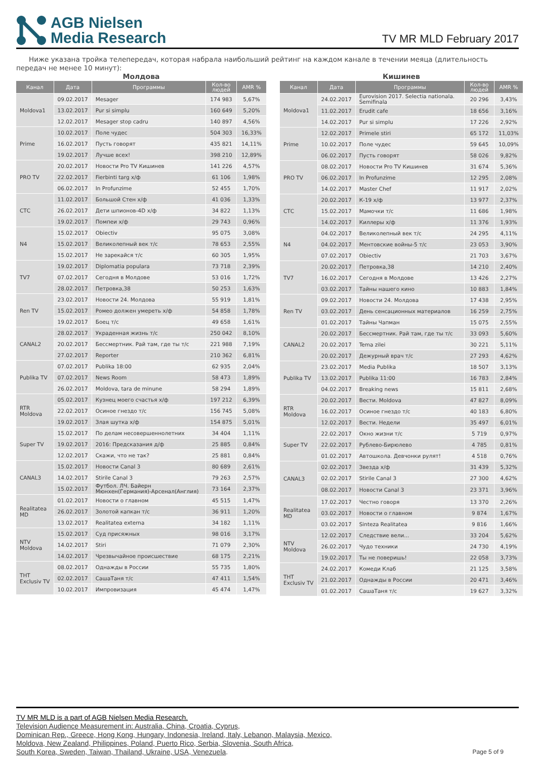AGB Nielsen
Media Research
TV MR MLD February 2017
Ниже указана тройка телепередач, которая набрала наибольший рейтинг на каждом канале в течении меяца (длительность передач не менее 10 минут):
Молдова
| Канал | Дата | Программы | Кол-во людей | AMR % |
| --- | --- | --- | --- | --- |
| Moldova1 | 09.02.2017 | Mesager | 174 983 | 5,67% |
| | 13.02.2017 | Pur si simplu | 160 649 | 5,20% |
| | 12.02.2017 | Mesager stop cadru | 140 897 | 4,56% |
| Prime | 10.02.2017 | Поле чудес | 504 303 | 16,33% |
| | 16.02.2017 | Пусть говорят | 435 821 | 14,11% |
| | 19.02.2017 | Лучше всех! | 398 210 | 12,89% |
| PRO TV | 20.02.2017 | Новости Pro TV Кишинев | 141 226 | 4,57% |
| | 22.02.2017 | Fierbinti targ х/ф | 61 106 | 1,98% |
| | 06.02.2017 | In Profunzime | 52 455 | 1,70% |
| СТС | 11.02.2017 | Большой Стен х/ф | 41 036 | 1,33% |
| | 26.02.2017 | Дети шпионов-4D х/ф | 34 822 | 1,13% |
| | 19.02.2017 | Помпеи х/ф | 29 743 | 0,96% |
| N4 | 15.02.2017 | Obiectiv | 95 075 | 3,08% |
| | 15.02.2017 | Великолепный век т/с | 78 653 | 2,55% |
| | 15.02.2017 | Не зарекайся т/с | 60 305 | 1,95% |
| TV7 | 19.02.2017 | Diplomatia populara | 73 718 | 2,39% |
| | 07.02.2017 | Сегодня в Молдове | 53 016 | 1,72% |
| | 28.02.2017 | Петровка,38 | 50 253 | 1,63% |
| Ren TV | 23.02.2017 | Новости 24. Молдова | 55 919 | 1,81% |
| | 15.02.2017 | Ромео должен умереть х/ф | 54 858 | 1,78% |
| | 19.02.2017 | Боец т/с | 49 658 | 1,61% |
| CANAL2 | 28.02.2017 | Украденная жизнь т/с | 250 042 | 8,10% |
| | 20.02.2017 | Бессмертник. Рай там, где ты т/с | 221 988 | 7,19% |
| | 27.02.2017 | Reporter | 210 362 | 6,81% |
| Publika TV | 07.02.2017 | Publika 18:00 | 62 935 | 2,04% |
| | 07.02.2017 | News Room | 58 473 | 1,89% |
| | 26.02.2017 | Moldova, tara de minune | 58 294 | 1,89% |
| RTR Moldova | 05.02.2017 | Кузнец моего счастья х/ф | 197 212 | 6,39% |
| | 22.02.2017 | Осиное гнездо т/с | 156 745 | 5,08% |
| | 19.02.2017 | Злая шутка х/ф | 154 875 | 5,01% |
| Super TV | 15.02.2017 | По делам несовершеннолетних | 34 404 | 1,11% |
| | 19.02.2017 | 2016: Предсказания д/ф | 25 885 | 0,84% |
| | 12.02.2017 | Скажи, что не так? | 25 881 | 0,84% |
| CANAL3 | 15.02.2017 | Новости Canal 3 | 80 689 | 2,61% |
| | 14.02.2017 | Stirile Canal 3 | 79 263 | 2,57% |
| | 15.02.2017 | Футбол. ЛЧ. Байерн Мюнхен(Германия)-Арсенал(Англия) | 73 164 | 2,37% |
| Realitatea MD | 01.02.2017 | Новости о главном | 45 515 | 1,47% |
| | 26.02.2017 | Золотой капкан т/с | 36 911 | 1,20% |
| | 13.02.2017 | Realitatea externa | 34 182 | 1,11% |
| NTV Moldova | 15.02.2017 | Суд присяжных | 98 016 | 3,17% |
| | 14.02.2017 | Stiri | 71 079 | 2,30% |
| | 14.02.2017 | Чрезвычайное происшествие | 68 175 | 2,21% |
| ТНТ Exclusiv TV | 08.02.2017 | Однажды в России | 55 735 | 1,80% |
| | 02.02.2017 | СашаТаня т/с | 47 411 | 1,54% |
| | 10.02.2017 | Импровизация | 45 474 | 1,47% |
Кишинев
| Канал | Дата | Программы | Кол-во людей | AMR % |
| --- | --- | --- | --- | --- |
| Moldova1 | 24.02.2017 | Eurovision 2017. Selectia nationala. Semifinala | 20 296 | 3,43% |
| | 11.02.2017 | Erudit cafe | 18 656 | 3,16% |
| | 14.02.2017 | Pur si simplu | 17 226 | 2,92% |
| Prime | 12.02.2017 | Primele stiri | 65 172 | 11,03% |
| | 10.02.2017 | Поле чудес | 59 645 | 10,09% |
| | 06.02.2017 | Пусть говорят | 58 026 | 9,82% |
| PRO TV | 08.02.2017 | Новости Pro TV Кишинев | 31 674 | 5,36% |
| | 06.02.2017 | In Profunzime | 12 295 | 2,08% |
| | 14.02.2017 | Master Chef | 11 917 | 2,02% |
| СТС | 20.02.2017 | К-19 х/ф | 13 977 | 2,37% |
| | 15.02.2017 | Мамочки т/с | 11 686 | 1,98% |
| | 14.02.2017 | Киллеры х/ф | 11 376 | 1,93% |
| N4 | 04.02.2017 | Великолепный век т/с | 24 295 | 4,11% |
| | 04.02.2017 | Ментовские войны-5 т/с | 23 053 | 3,90% |
| | 07.02.2017 | Obiectiv | 21 703 | 3,67% |
| TV7 | 20.02.2017 | Петровка,38 | 14 210 | 2,40% |
| | 16.02.2017 | Сегодня в Молдове | 13 426 | 2,27% |
| | 03.02.2017 | Тайны нашего кино | 10 883 | 1,84% |
| Ren TV | 09.02.2017 | Новости 24. Молдова | 17 438 | 2,95% |
| | 03.02.2017 | День сенсационных материалов | 16 259 | 2,75% |
| | 01.02.2017 | Тайны Чапман | 15 075 | 2,55% |
| CANAL2 | 20.02.2017 | Бессмертник. Рай там, где ты т/с | 33 093 | 5,60% |
| | 20.02.2017 | Tema zilei | 30 221 | 5,11% |
| | 20.02.2017 | Дежурный врач т/с | 27 293 | 4,62% |
| Publika TV | 23.02.2017 | Media Publika | 18 507 | 3,13% |
| | 13.02.2017 | Publika 11:00 | 16 783 | 2,84% |
| | 04.02.2017 | Breaking news | 15 811 | 2,68% |
| RTR Moldova | 20.02.2017 | Вести. Moldova | 47 827 | 8,09% |
| | 16.02.2017 | Осиное гнездо т/с | 40 183 | 6,80% |
| | 12.02.2017 | Вести. Недели | 35 497 | 6,01% |
| Super TV | 22.02.2017 | Окно жизни т/с | 5 719 | 0,97% |
| | 22.02.2017 | Рублево-Бирюлево | 4 785 | 0,81% |
| | 01.02.2017 | Автошкола. Девчонки рулят! | 4 518 | 0,76% |
| CANAL3 | 02.02.2017 | Звезда х/ф | 31 439 | 5,32% |
| | 02.02.2017 | Stirile Canal 3 | 27 300 | 4,62% |
| | 08.02.2017 | Новости Canal 3 | 23 371 | 3,96% |
| Realitatea MD | 17.02.2017 | Честно говоря | 13 370 | 2,26% |
| | 03.02.2017 | Новости о главном | 9 874 | 1,67% |
| | 03.02.2017 | Sinteza Realitatea | 9 816 | 1,66% |
| NTV Moldova | 12.02.2017 | Следствие вели... | 33 204 | 5,62% |
| | 26.02.2017 | Чудо техники | 24 730 | 4,19% |
| | 19.02.2017 | Ты не поверишь! | 22 058 | 3,73% |
| ТНТ Exclusiv TV | 24.02.2017 | Комеди Клаб | 21 125 | 3,58% |
| | 21.02.2017 | Однажды в России | 20 471 | 3,46% |
| | 01.02.2017 | СашаТаня т/с | 19 627 | 3,32% |
TV MR MLD is a part of AGB Nielsen Media Research.
Television Audience Measurement in: Australia, China, Croatia, Cyprus,
Dominican Rep., Greece, Hong Kong, Hungary, Indonesia, Ireland, Italy, Lebanon, Malaysia, Mexico,
Moldova, New Zealand, Philippines, Poland, Puerto Rico, Serbia, Slovenia, South Africa,
South Korea, Sweden, Taiwan, Thailand, Ukraine, USA, Venezuela.
Page 5 of 9